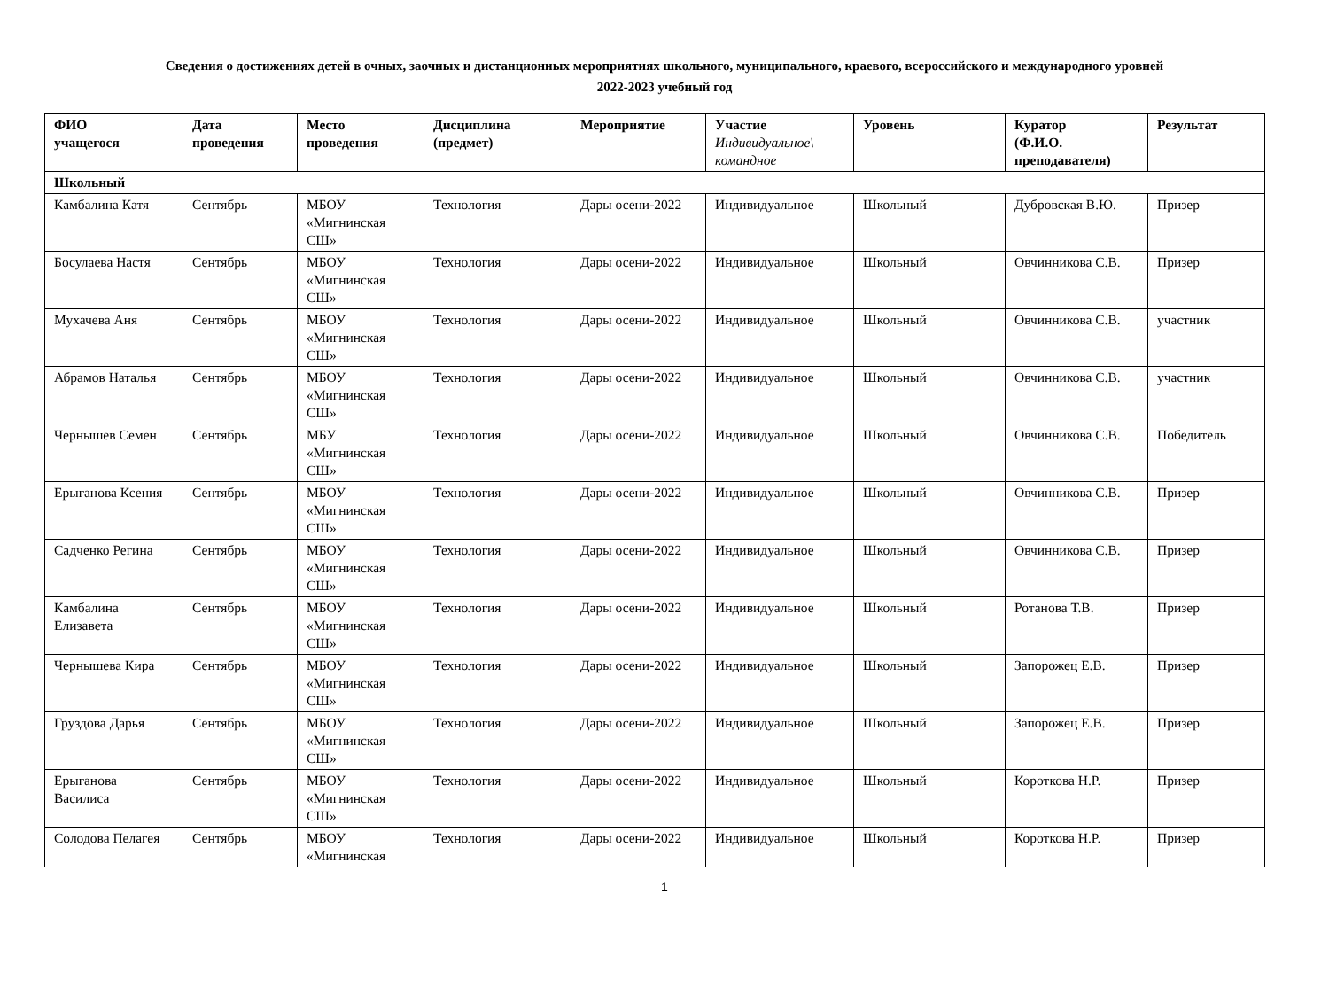Сведения о достижениях детей в очных, заочных и дистанционных мероприятиях школьного, муниципального, краевого, всероссийского и международного уровней
2022-2023 учебный год
| ФИО учащегося | Дата проведения | Место проведения | Дисциплина (предмет) | Мероприятие | Участие Индивидуальное\ командное | Уровень | Куратор (Ф.И.О. преподавателя) | Результат |
| --- | --- | --- | --- | --- | --- | --- | --- | --- |
| Школьный | | | | | | | | |
| Камбалина Катя | Сентябрь | МБОУ «Мигнинская СШ» | Технология | Дары осени-2022 | Индивидуальное | Школьный | Дубровская В.Ю. | Призер |
| Босулаева Настя | Сентябрь | МБОУ «Мигнинская СШ» | Технология | Дары осени-2022 | Индивидуальное | Школьный | Овчинникова С.В. | Призер |
| Мухачева Аня | Сентябрь | МБОУ «Мигнинская СШ» | Технология | Дары осени-2022 | Индивидуальное | Школьный | Овчинникова С.В. | участник |
| Абрамов Наталья | Сентябрь | МБОУ «Мигнинская СШ» | Технология | Дары осени-2022 | Индивидуальное | Школьный | Овчинникова С.В. | участник |
| Чернышев Семен | Сентябрь | МБУ «Мигнинская СШ» | Технология | Дары осени-2022 | Индивидуальное | Школьный | Овчинникова С.В. | Победитель |
| Ерыганова Ксения | Сентябрь | МБОУ «Мигнинская СШ» | Технология | Дары осени-2022 | Индивидуальное | Школьный | Овчинникова С.В. | Призер |
| Садченко Регина | Сентябрь | МБОУ «Мигнинская СШ» | Технология | Дары осени-2022 | Индивидуальное | Школьный | Овчинникова С.В. | Призер |
| Камбалина Елизавета | Сентябрь | МБОУ «Мигнинская СШ» | Технология | Дары осени-2022 | Индивидуальное | Школьный | Ротанова Т.В. | Призер |
| Чернышева Кира | Сентябрь | МБОУ «Мигнинская СШ» | Технология | Дары осени-2022 | Индивидуальное | Школьный | Запорожец Е.В. | Призер |
| Груздова Дарья | Сентябрь | МБОУ «Мигнинская СШ» | Технология | Дары осени-2022 | Индивидуальное | Школьный | Запорожец Е.В. | Призер |
| Ерыганова Василиса | Сентябрь | МБОУ «Мигнинская СШ» | Технология | Дары осени-2022 | Индивидуальное | Школьный | Короткова Н.Р. | Призер |
| Солодова Пелагея | Сентябрь | МБОУ «Мигнинская | Технология | Дары осени-2022 | Индивидуальное | Школьный | Короткова Н.Р. | Призер |
1